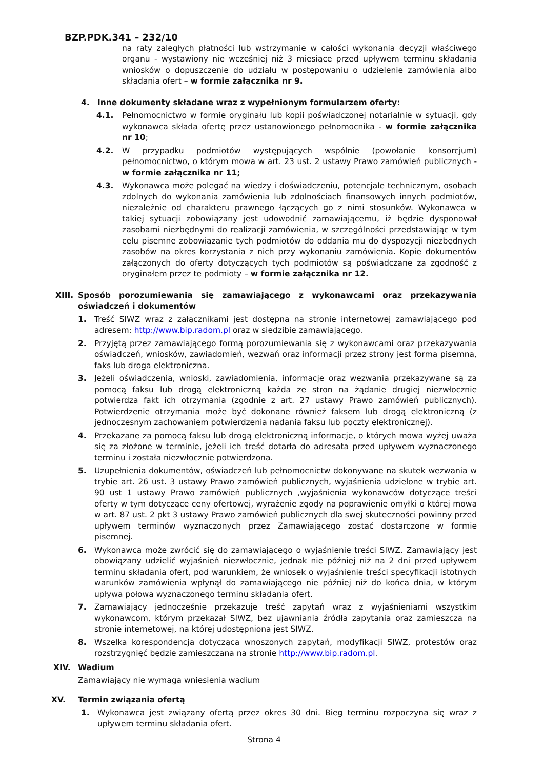BZP.PDK.341 – 232/10
na raty zaległych płatności lub wstrzymanie w całości wykonania decyzji właściwego organu - wystawiony nie wcześniej niż 3 miesiące przed upływem terminu składania wniosków o dopuszczenie do udziału w postępowaniu o udzielenie zamówienia albo składania ofert – w formie załącznika nr 9.
4. Inne dokumenty składane wraz z wypełnionym formularzem oferty:
4.1. Pełnomocnictwo w formie oryginału lub kopii poświadczonej notarialnie w sytuacji, gdy wykonawca składa ofertę przez ustanowionego pełnomocnika - w formie załącznika nr 10;
4.2. W przypadku podmiotów występujących wspólnie (powołanie konsorcjum) pełnomocnictwo, o którym mowa w art. 23 ust. 2 ustawy Prawo zamówień publicznych - w formie załącznika nr 11;
4.3. Wykonawca może polegać na wiedzy i doświadczeniu, potencjale technicznym, osobach zdolnych do wykonania zamówienia lub zdolnościach finansowych innych podmiotów, niezależnie od charakteru prawnego łączących go z nimi stosunków. Wykonawca w takiej sytuacji zobowiązany jest udowodnić zamawiającemu, iż będzie dysponował zasobami niezbędnymi do realizacji zamówienia, w szczególności przedstawiając w tym celu pisemne zobowiązanie tych podmiotów do oddania mu do dyspozycji niezbędnych zasobów na okres korzystania z nich przy wykonaniu zamówienia. Kopie dokumentów załączonych do oferty dotyczących tych podmiotów są poświadczane za zgodność z oryginałem przez te podmioty – w formie załącznika nr 12.
XIII. Sposób porozumiewania się zamawiającego z wykonawcami oraz przekazywania oświadczeń i dokumentów
1. Treść SIWZ wraz z załącznikami jest dostępna na stronie internetowej zamawiającego pod adresem: http://www.bip.radom.pl oraz w siedzibie zamawiającego.
2. Przyjętą przez zamawiającego formą porozumiewania się z wykonawcami oraz przekazywania oświadczeń, wniosków, zawiadomień, wezwań oraz informacji przez strony jest forma pisemna, faks lub droga elektroniczna.
3. Jeżeli oświadczenia, wnioski, zawiadomienia, informacje oraz wezwania przekazywane są za pomocą faksu lub drogą elektroniczną każda ze stron na żądanie drugiej niezwłocznie potwierdza fakt ich otrzymania (zgodnie z art. 27 ustawy Prawo zamówień publicznych). Potwierdzenie otrzymania może być dokonane również faksem lub drogą elektroniczną (z jednoczesnym zachowaniem potwierdzenia nadania faksu lub poczty elektronicznej).
4. Przekazane za pomocą faksu lub drogą elektroniczną informacje, o których mowa wyżej uważa się za złożone w terminie, jeżeli ich treść dotarła do adresata przed upływem wyznaczonego terminu i została niezwłocznie potwierdzona.
5. Uzupełnienia dokumentów, oświadczeń lub pełnomocnictw dokonywane na skutek wezwania w trybie art. 26 ust. 3 ustawy Prawo zamówień publicznych, wyjaśnienia udzielone w trybie art. 90 ust 1 ustawy Prawo zamówień publicznych ,wyjaśnienia wykonawców dotyczące treści oferty w tym dotyczące ceny ofertowej, wyrażenie zgody na poprawienie omyłki o której mowa w art. 87 ust. 2 pkt 3 ustawy Prawo zamówień publicznych dla swej skuteczności powinny przed upływem terminów wyznaczonych przez Zamawiającego zostać dostarczone w formie pisemnej.
6. Wykonawca może zwrócić się do zamawiającego o wyjaśnienie treści SIWZ. Zamawiający jest obowiązany udzielić wyjaśnień niezwłocznie, jednak nie później niż na 2 dni przed upływem terminu składania ofert, pod warunkiem, że wniosek o wyjaśnienie treści specyfikacji istotnych warunków zamówienia wpłynął do zamawiającego nie później niż do końca dnia, w którym upływa połowa wyznaczonego terminu składania ofert.
7. Zamawiający jednocześnie przekazuje treść zapytań wraz z wyjaśnieniami wszystkim wykonawcom, którym przekazał SIWZ, bez ujawniania źródła zapytania oraz zamieszcza na stronie internetowej, na której udostępniona jest SIWZ.
8. Wszelka korespondencja dotycząca wnoszonych zapytań, modyfikacji SIWZ, protestów oraz rozstrzygnięć będzie zamieszczana na stronie http://www.bip.radom.pl.
XIV. Wadium
Zamawiający nie wymaga wniesienia wadium
XV. Termin związania ofertą
1. Wykonawca jest związany ofertą przez okres 30 dni. Bieg terminu rozpoczyna się wraz z upływem terminu składania ofert.
Strona 4